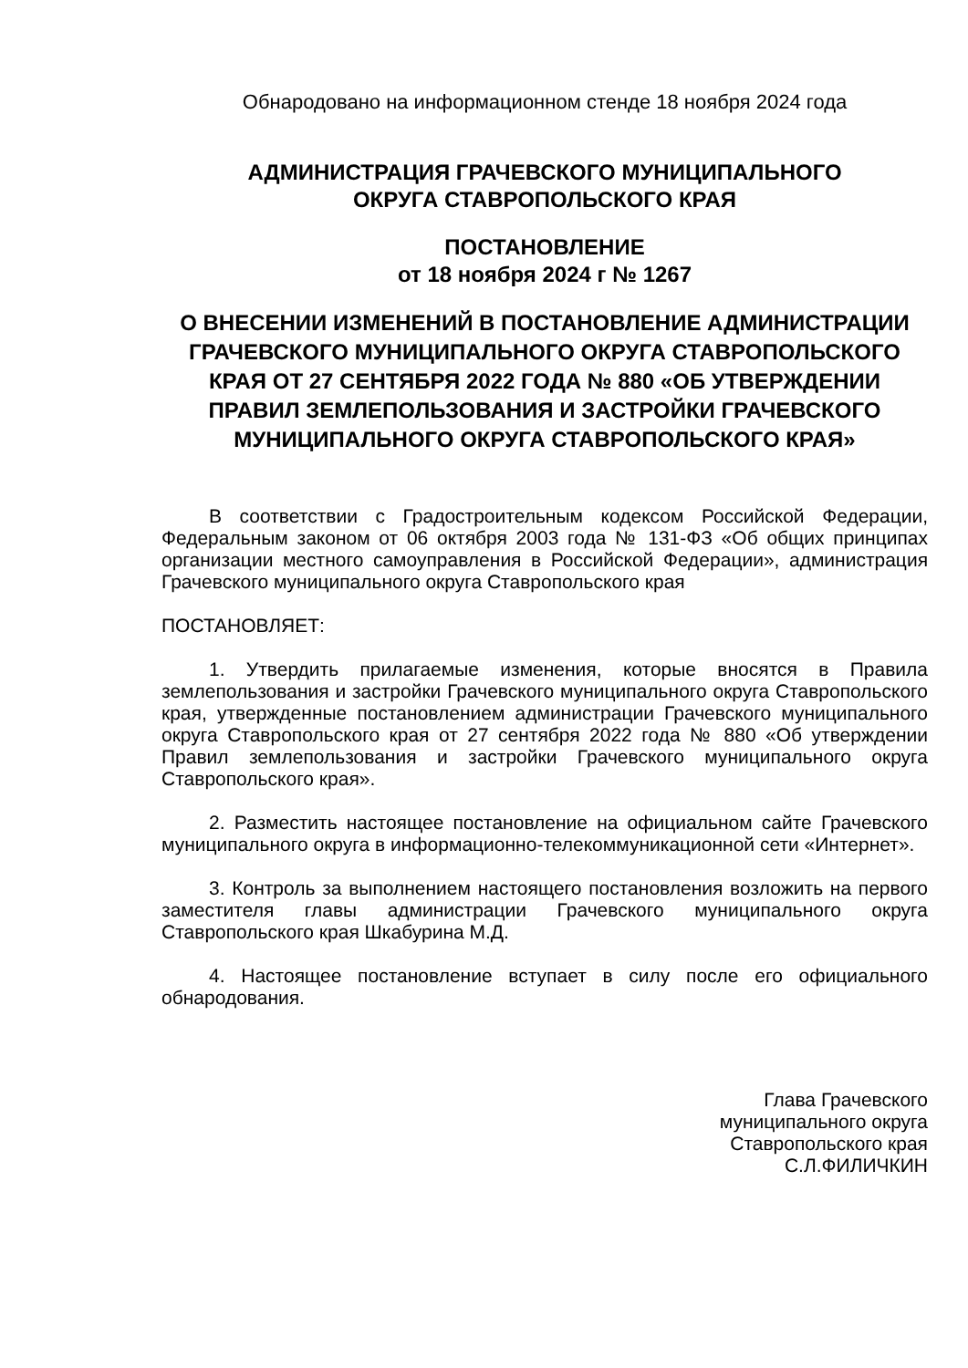Обнародовано на информационном стенде 18 ноября 2024 года
АДМИНИСТРАЦИЯ ГРАЧЕВСКОГО МУНИЦИПАЛЬНОГО
ОКРУГА СТАВРОПОЛЬСКОГО КРАЯ
ПОСТАНОВЛЕНИЕ
от 18 ноября 2024 г № 1267
О ВНЕСЕНИИ ИЗМЕНЕНИЙ В ПОСТАНОВЛЕНИЕ АДМИНИСТРАЦИИ ГРАЧЕВСКОГО МУНИЦИПАЛЬНОГО ОКРУГА СТАВРОПОЛЬСКОГО КРАЯ ОТ 27 СЕНТЯБРЯ 2022 ГОДА № 880 «ОБ УТВЕРЖДЕНИИ ПРАВИЛ ЗЕМЛЕПОЛЬЗОВАНИЯ И ЗАСТРОЙКИ ГРАЧЕВСКОГО МУНИЦИПАЛЬНОГО ОКРУГА СТАВРОПОЛЬСКОГО КРАЯ»
В соответствии с Градостроительным кодексом Российской Федерации, Федеральным законом от 06 октября 2003 года № 131-ФЗ «Об общих принципах организации местного самоуправления в Российской Федерации», администрация Грачевского муниципального округа Ставропольского края
ПОСТАНОВЛЯЕТ:
1. Утвердить прилагаемые изменения, которые вносятся в Правила землепользования и застройки Грачевского муниципального округа Ставропольского края, утвержденные постановлением администрации Грачевского муниципального округа Ставропольского края от 27 сентября 2022 года № 880 «Об утверждении Правил землепользования и застройки Грачевского муниципального округа Ставропольского края».
2. Разместить настоящее постановление на официальном сайте Грачевского муниципального округа в информационно-телекоммуникационной сети «Интернет».
3. Контроль за выполнением настоящего постановления возложить на первого заместителя главы администрации Грачевского муниципального округа Ставропольского края Шкабурина М.Д.
4. Настоящее постановление вступает в силу после его официального обнародования.
Глава Грачевского
муниципального округа
Ставропольского края
С.Л.ФИЛИЧКИН